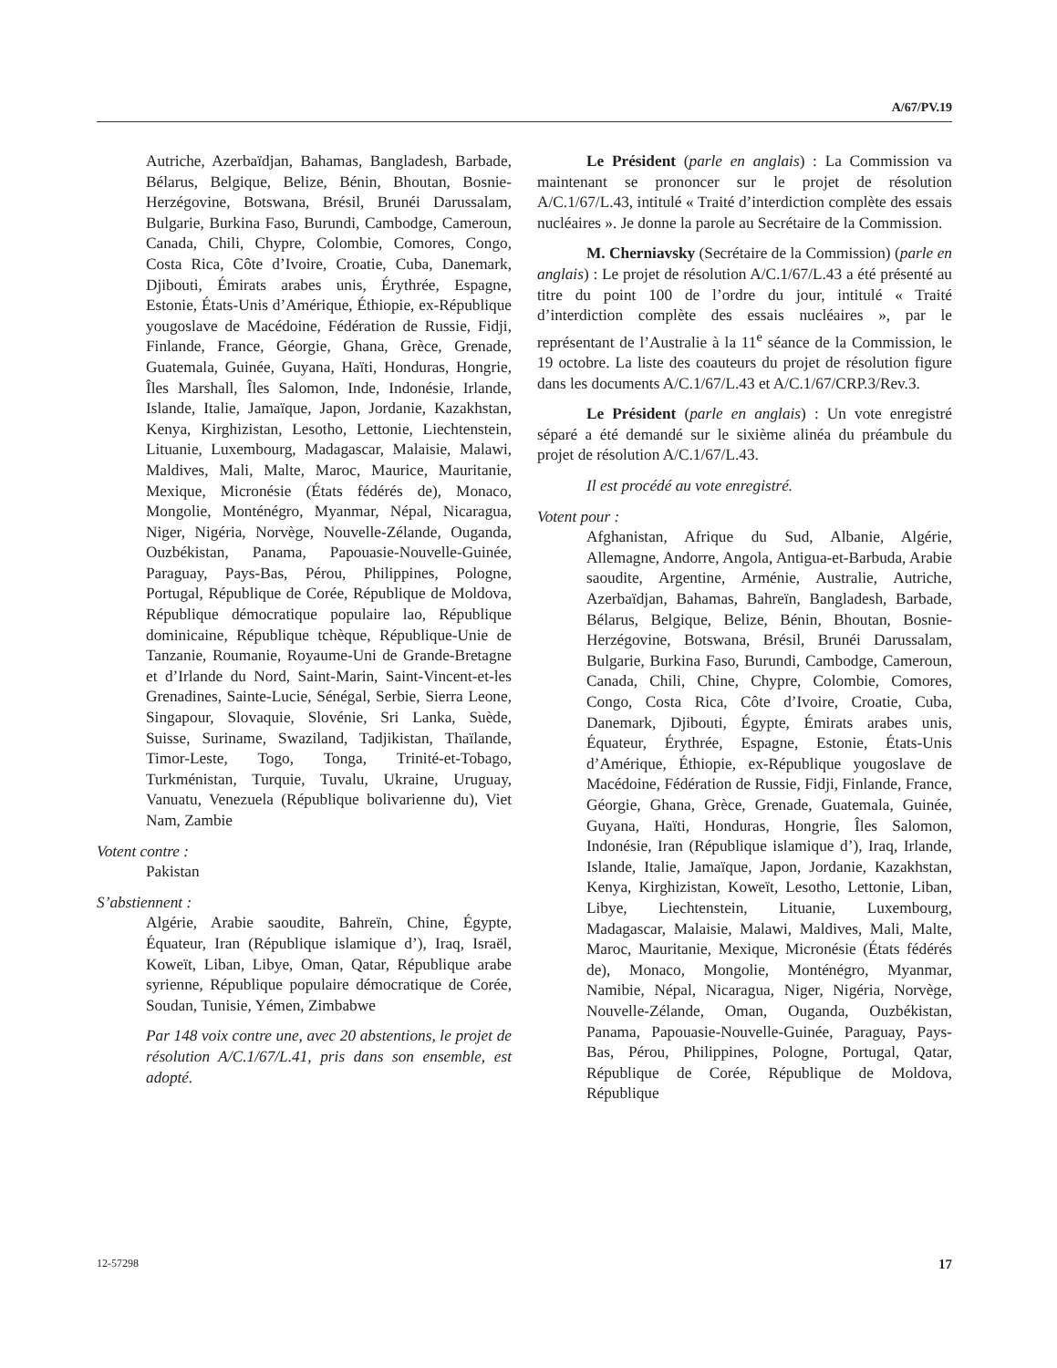A/67/PV.19
Autriche, Azerbaïdjan, Bahamas, Bangladesh, Barbade, Bélarus, Belgique, Belize, Bénin, Bhoutan, Bosnie-Herzégovine, Botswana, Brésil, Brunéi Darussalam, Bulgarie, Burkina Faso, Burundi, Cambodge, Cameroun, Canada, Chili, Chypre, Colombie, Comores, Congo, Costa Rica, Côte d’Ivoire, Croatie, Cuba, Danemark, Djibouti, Émirats arabes unis, Érythrée, Espagne, Estonie, États-Unis d’Amérique, Éthiopie, ex-République yougoslave de Macédoine, Fédération de Russie, Fidji, Finlande, France, Géorgie, Ghana, Grèce, Grenade, Guatemala, Guinée, Guyana, Haïti, Honduras, Hongrie, Îles Marshall, Îles Salomon, Inde, Indonésie, Irlande, Islande, Italie, Jamaïque, Japon, Jordanie, Kazakhstan, Kenya, Kirghizistan, Lesotho, Lettonie, Liechtenstein, Lituanie, Luxembourg, Madagascar, Malaisie, Malawi, Maldives, Mali, Malte, Maroc, Maurice, Mauritanie, Mexique, Micronésie (États fédérés de), Monaco, Mongolie, Monténégro, Myanmar, Népal, Nicaragua, Niger, Nigéria, Norvège, Nouvelle-Zélande, Ouganda, Ouzbékistan, Panama, Papouasie-Nouvelle-Guinée, Paraguay, Pays-Bas, Pérou, Philippines, Pologne, Portugal, République de Corée, République de Moldova, République démocratique populaire lao, République dominicaine, République tchèque, République-Unie de Tanzanie, Roumanie, Royaume-Uni de Grande-Bretagne et d’Irlande du Nord, Saint-Marin, Saint-Vincent-et-les Grenadines, Sainte-Lucie, Sénégal, Serbie, Sierra Leone, Singapour, Slovaquie, Slovénie, Sri Lanka, Suède, Suisse, Suriname, Swaziland, Tadjikistan, Thaïlande, Timor-Leste, Togo, Tonga, Trinité-et-Tobago, Turkménistan, Turquie, Tuvalu, Ukraine, Uruguay, Vanuatu, Venezuela (République bolivarienne du), Viet Nam, Zambie
Votent contre :
Pakistan
S’abstiennent :
Algérie, Arabie saoudite, Bahreïn, Chine, Égypte, Équateur, Iran (République islamique d’), Iraq, Israël, Koweït, Liban, Libye, Oman, Qatar, République arabe syrienne, République populaire démocratique de Corée, Soudan, Tunisie, Yémen, Zimbabwe
Par 148 voix contre une, avec 20 abstentions, le projet de résolution A/C.1/67/L.41, pris dans son ensemble, est adopté.
Le Président (parle en anglais) : La Commission va maintenant se prononcer sur le projet de résolution A/C.1/67/L.43, intitulé « Traité d’interdiction complète des essais nucléaires ». Je donne la parole au Secrétaire de la Commission.
M. Cherniavsky (Secrétaire de la Commission) (parle en anglais) : Le projet de résolution A/C.1/67/L.43 a été présenté au titre du point 100 de l’ordre du jour, intitulé « Traité d’interdiction complète des essais nucléaires », par le représentant de l’Australie à la 11<sup>e</sup> séance de la Commission, le 19 octobre. La liste des coauteurs du projet de résolution figure dans les documents A/C.1/67/L.43 et A/C.1/67/CRP.3/Rev.3.
Le Président (parle en anglais) : Un vote enregistré séparé a été demandé sur le sixième alinéa du préambule du projet de résolution A/C.1/67/L.43.
Il est procédé au vote enregistré.
Votent pour :
Afghanistan, Afrique du Sud, Albanie, Algérie, Allemagne, Andorre, Angola, Antigua-et-Barbuda, Arabie saoudite, Argentine, Arménie, Australie, Autriche, Azerbaïdjan, Bahamas, Bahreïn, Bangladesh, Barbade, Bélarus, Belgique, Belize, Bénin, Bhoutan, Bosnie-Herzégovine, Botswana, Brésil, Brunéi Darussalam, Bulgarie, Burkina Faso, Burundi, Cambodge, Cameroun, Canada, Chili, Chine, Chypre, Colombie, Comores, Congo, Costa Rica, Côte d’Ivoire, Croatie, Cuba, Danemark, Djibouti, Égypte, Émirats arabes unis, Équateur, Érythrée, Espagne, Estonie, États-Unis d’Amérique, Éthiopie, ex-République yougoslave de Macédoine, Fédération de Russie, Fidji, Finlande, France, Géorgie, Ghana, Grèce, Grenade, Guatemala, Guinée, Guyana, Haïti, Honduras, Hongrie, Îles Salomon, Indonésie, Iran (République islamique d’), Iraq, Irlande, Islande, Italie, Jamaïque, Japon, Jordanie, Kazakhstan, Kenya, Kirghizistan, Koweït, Lesotho, Lettonie, Liban, Libye, Liechtenstein, Lituanie, Luxembourg, Madagascar, Malaisie, Malawi, Maldives, Mali, Malte, Maroc, Mauritanie, Mexique, Micronésie (États fédérés de), Monaco, Mongolie, Monténégro, Myanmar, Namibie, Népal, Nicaragua, Niger, Nigéria, Norvège, Nouvelle-Zélande, Oman, Ouganda, Ouzbékistan, Panama, Papouasie-Nouvelle-Guinée, Paraguay, Pays-Bas, Pérou, Philippines, Pologne, Portugal, Qatar, République de Corée, République de Moldova, République
12-57298 17